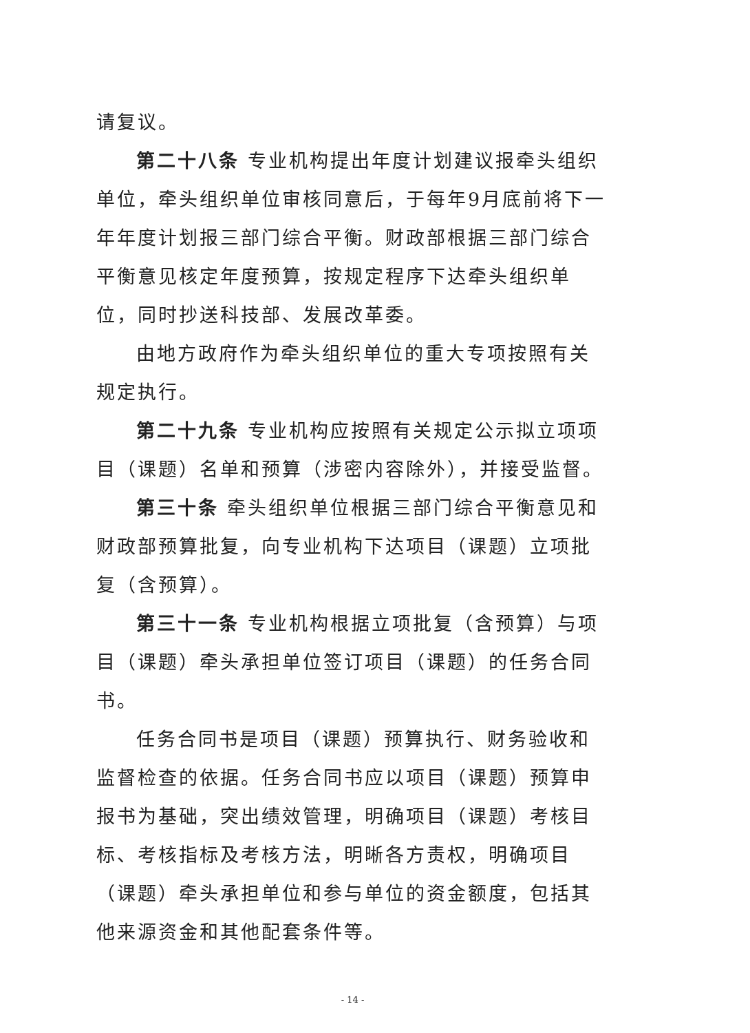请复议。
第二十八条 专业机构提出年度计划建议报牵头组织单位，牵头组织单位审核同意后，于每年9月底前将下一年年度计划报三部门综合平衡。财政部根据三部门综合平衡意见核定年度预算，按规定程序下达牵头组织单位，同时抄送科技部、发展改革委。
由地方政府作为牵头组织单位的重大专项按照有关规定执行。
第二十九条 专业机构应按照有关规定公示拟立项项目（课题）名单和预算（涉密内容除外），并接受监督。
第三十条 牵头组织单位根据三部门综合平衡意见和财政部预算批复，向专业机构下达项目（课题）立项批复（含预算）。
第三十一条 专业机构根据立项批复（含预算）与项目（课题）牵头承担单位签订项目（课题）的任务合同书。
任务合同书是项目（课题）预算执行、财务验收和监督检查的依据。任务合同书应以项目（课题）预算申报书为基础，突出绩效管理，明确项目（课题）考核目标、考核指标及考核方法，明晰各方责权，明确项目（课题）牵头承担单位和参与单位的资金额度，包括其他来源资金和其他配套条件等。
- 14 -